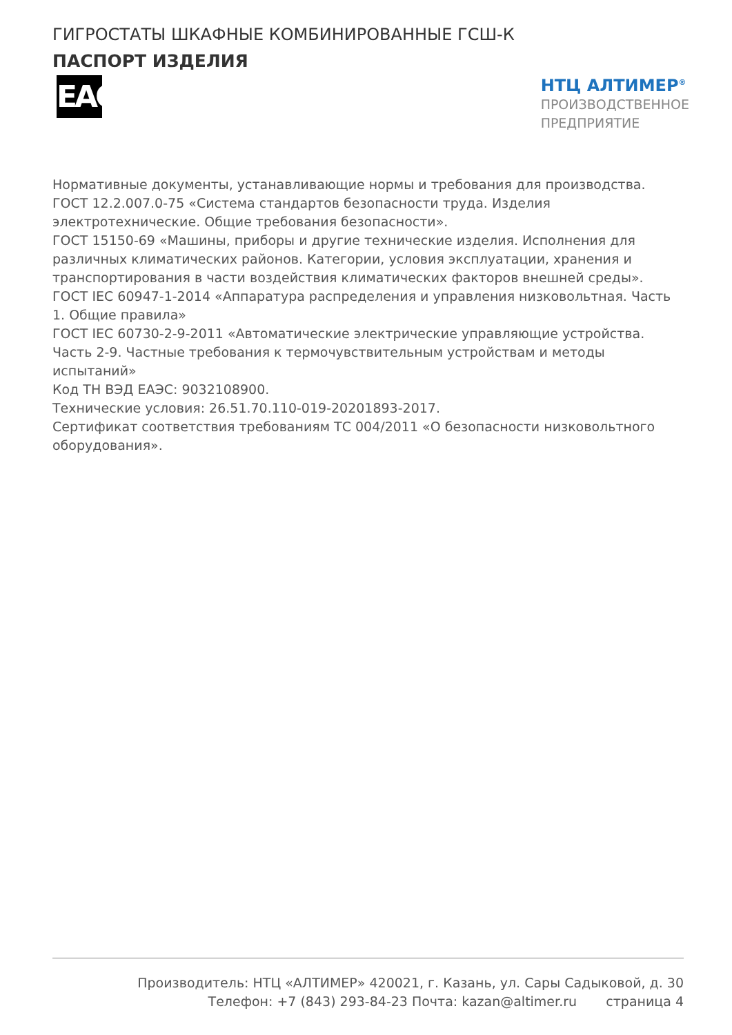ГИГРОСТАТЫ ШКАФНЫЕ КОМБИНИРОВАННЫЕ ГСШ-К
ПАСПОРТ ИЗДЕЛИЯ
EAC
НТЦ АЛТИМЕР<sup>®</sup>
ПРОИЗВОДСТВЕННОЕ
ПРЕДПРИЯТИЕ
Нормативные документы, устанавливающие нормы и требования для производства.
ГОСТ 12.2.007.0-75 «Система стандартов безопасности труда. Изделия электротехнические. Общие требования безопасности».
ГОСТ 15150-69 «Машины, приборы и другие технические изделия. Исполнения для различных климатических районов. Категории, условия эксплуатации, хранения и транспортирования в части воздействия климатических факторов внешней среды».
ГОСТ IEC 60947-1-2014 «Аппаратура распределения и управления низковольтная. Часть 1. Общие правила»
ГОСТ IEC 60730-2-9-2011 «Автоматические электрические управляющие устройства. Часть 2-9. Частные требования к термочувствительным устройствам и методы испытаний»
Код ТН ВЭД ЕАЭС: 9032108900.
Технические условия: 26.51.70.110-019-20201893-2017.
Сертификат соответствия требованиям ТС 004/2011 «О безопасности низковольтного оборудования».
Производитель: НТЦ «АЛТИМЕР» 420021, г. Казань, ул. Сары Садыковой, д. 30
Телефон: +7 (843) 293-84-23 Почта: kazan@altimer.ru страница 4